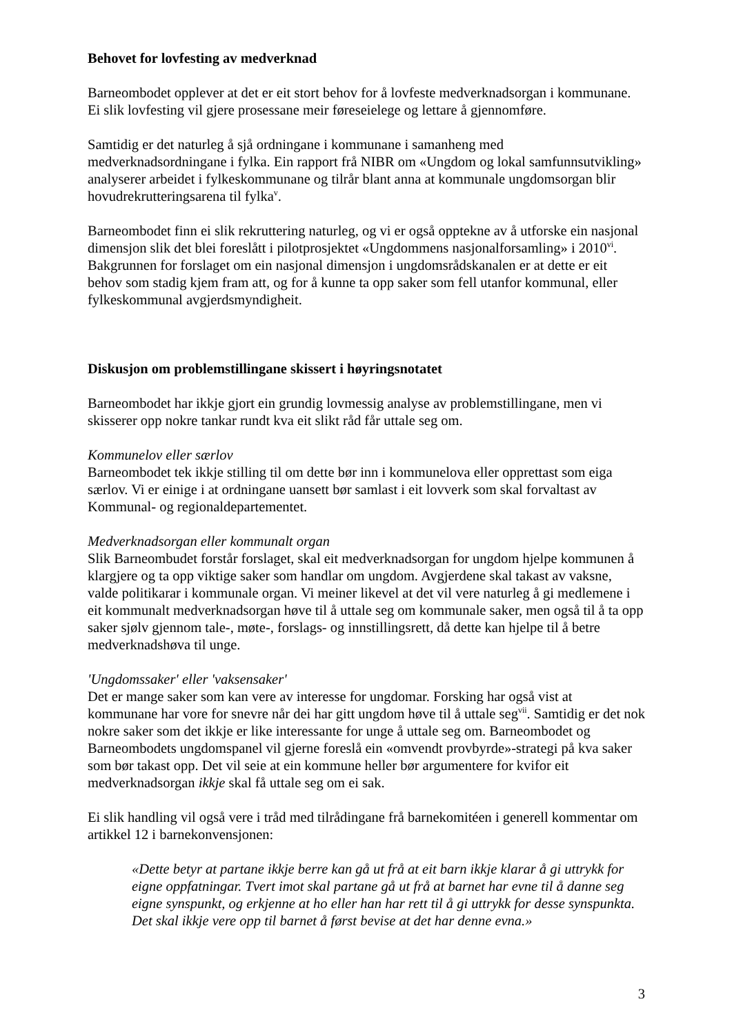Behovet for lovfesting av medverknad
Barneombodet opplever at det er eit stort behov for å lovfeste medverknadsorgan i kommunane. Ei slik lovfesting vil gjere prosessane meir føreseielege og lettare å gjennomføre.
Samtidig er det naturleg å sjå ordningane i kommunane i samanheng med medverknadsordningane i fylka. Ein rapport frå NIBR om «Ungdom og lokal samfunnsutvikling» analyserer arbeidet i fylkeskommunane og tilrår blant anna at kommunale ungdomsorgan blir hovudrekrutteringsarena til fylka<sup>v</sup>.
Barneombodet finn ei slik rekruttering naturleg, og vi er også opptekne av å utforske ein nasjonal dimensjon slik det blei foreslått i pilotprosjektet «Ungdommens nasjonalforsamling» i 2010<sup>vi</sup>. Bakgrunnen for forslaget om ein nasjonal dimensjon i ungdomsrådskanalen er at dette er eit behov som stadig kjem fram att, og for å kunne ta opp saker som fell utanfor kommunal, eller fylkeskommunal avgjerdsmyndigheit.
Diskusjon om problemstillingane skissert i høyringsnotatet
Barneombodet har ikkje gjort ein grundig lovmessig analyse av problemstillingane, men vi skisserer opp nokre tankar rundt kva eit slikt råd får uttale seg om.
Kommunelov eller særlov
Barneombodet tek ikkje stilling til om dette bør inn i kommunelova eller opprettast som eiga særlov. Vi er einige i at ordningane uansett bør samlast i eit lovverk som skal forvaltast av Kommunal- og regionaldepartementet.
Medverknadsorgan eller kommunalt organ
Slik Barneombudet forstår forslaget, skal eit medverknadsorgan for ungdom hjelpe kommunen å klargjere og ta opp viktige saker som handlar om ungdom. Avgjerdene skal takast av vaksne, valde politikarar i kommunale organ. Vi meiner likevel at det vil vere naturleg å gi medlemene i eit kommunalt medverknadsorgan høve til å uttale seg om kommunale saker, men også til å ta opp saker sjølv gjennom tale-, møte-, forslags- og innstillingsrett, då dette kan hjelpe til å betre medverknadshøva til unge.
'Ungdomssaker' eller 'vaksensaker'
Det er mange saker som kan vere av interesse for ungdomar. Forsking har også vist at kommunane har vore for snevre når dei har gitt ungdom høve til å uttale seg<sup>vii</sup>. Samtidig er det nok nokre saker som det ikkje er like interessante for unge å uttale seg om. Barneombodet og Barneombodets ungdomspanel vil gjerne foreslå ein «omvendt provbyrde»-strategi på kva saker som bør takast opp. Det vil seie at ein kommune heller bør argumentere for kvifor eit medverknadsorgan ikkje skal få uttale seg om ei sak.
Ei slik handling vil også vere i tråd med tilrådingane frå barnekomitéen i generell kommentar om artikkel 12 i barnekonvensjonen:
«Dette betyr at partane ikkje berre kan gå ut frå at eit barn ikkje klarar å gi uttrykk for eigne oppfatningar. Tvert imot skal partane gå ut frå at barnet har evne til å danne seg eigne synspunkt, og erkjenne at ho eller han har rett til å gi uttrykk for desse synspunkta. Det skal ikkje vere opp til barnet å først bevise at det har denne evna.»
3